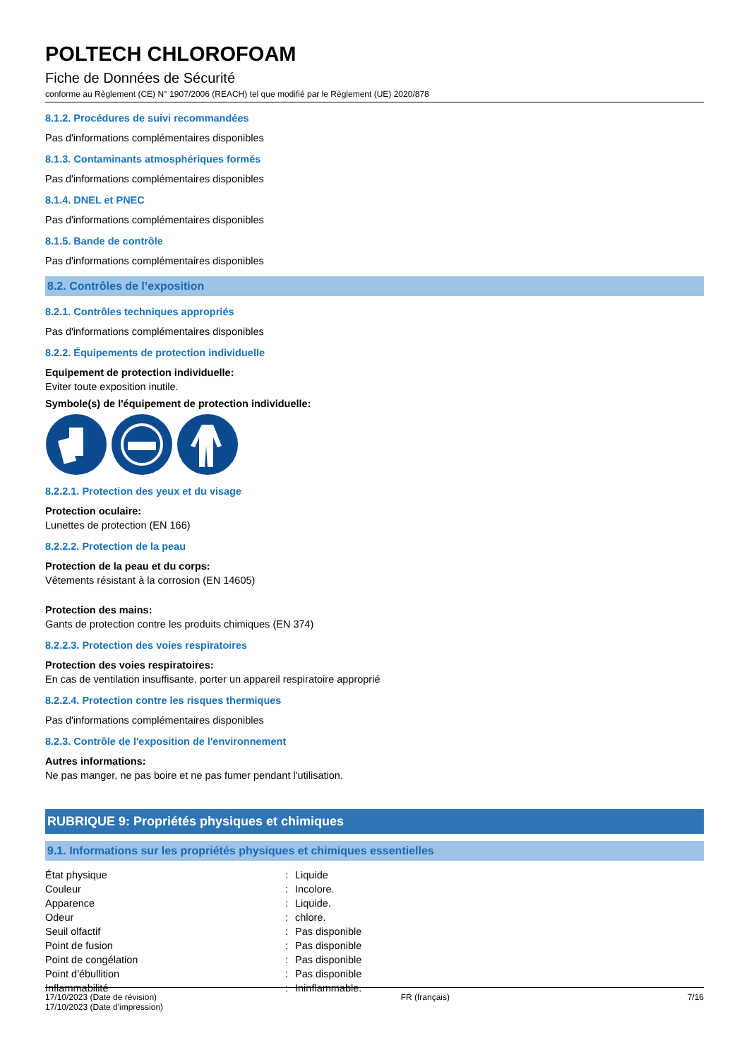POLTECH CHLOROFOAM
Fiche de Données de Sécurité
conforme au Règlement (CE) N° 1907/2006 (REACH) tel que modifié par le Règlement (UE) 2020/878
8.1.2. Procédures de suivi recommandées
Pas d'informations complémentaires disponibles
8.1.3. Contaminants atmosphériques formés
Pas d'informations complémentaires disponibles
8.1.4. DNEL et PNEC
Pas d'informations complémentaires disponibles
8.1.5. Bande de contrôle
Pas d'informations complémentaires disponibles
8.2. Contrôles de l’exposition
8.2.1. Contrôles techniques appropriés
Pas d'informations complémentaires disponibles
8.2.2. Équipements de protection individuelle
Equipement de protection individuelle:
Eviter toute exposition inutile.
Symbole(s) de l'équipement de protection individuelle:
8.2.2.1. Protection des yeux et du visage
Protection oculaire:
Lunettes de protection (EN 166)
8.2.2.2. Protection de la peau
Protection de la peau et du corps:
Vêtements résistant à la corrosion (EN 14605)
Protection des mains:
Gants de protection contre les produits chimiques (EN 374)
8.2.2.3. Protection des voies respiratoires
Protection des voies respiratoires:
En cas de ventilation insuffisante, porter un appareil respiratoire approprié
8.2.2.4. Protection contre les risques thermiques
Pas d'informations complémentaires disponibles
8.2.3. Contrôle de l'exposition de l'environnement
Autres informations:
Ne pas manger, ne pas boire et ne pas fumer pendant l'utilisation.
RUBRIQUE 9: Propriétés physiques et chimiques
9.1. Informations sur les propriétés physiques et chimiques essentielles
| État physique | : | Liquide |
| Couleur | : | Incolore. |
| Apparence | : | Liquide. |
| Odeur | : | chlore. |
| Seuil olfactif | : | Pas disponible |
| Point de fusion | : | Pas disponible |
| Point de congélation | : | Pas disponible |
| Point d'ébullition | : | Pas disponible |
| Inflammabilité | : | Ininflammable. |
17/10/2023 (Date de révision)
17/10/2023 (Date d'impression)
FR (français) 7/16